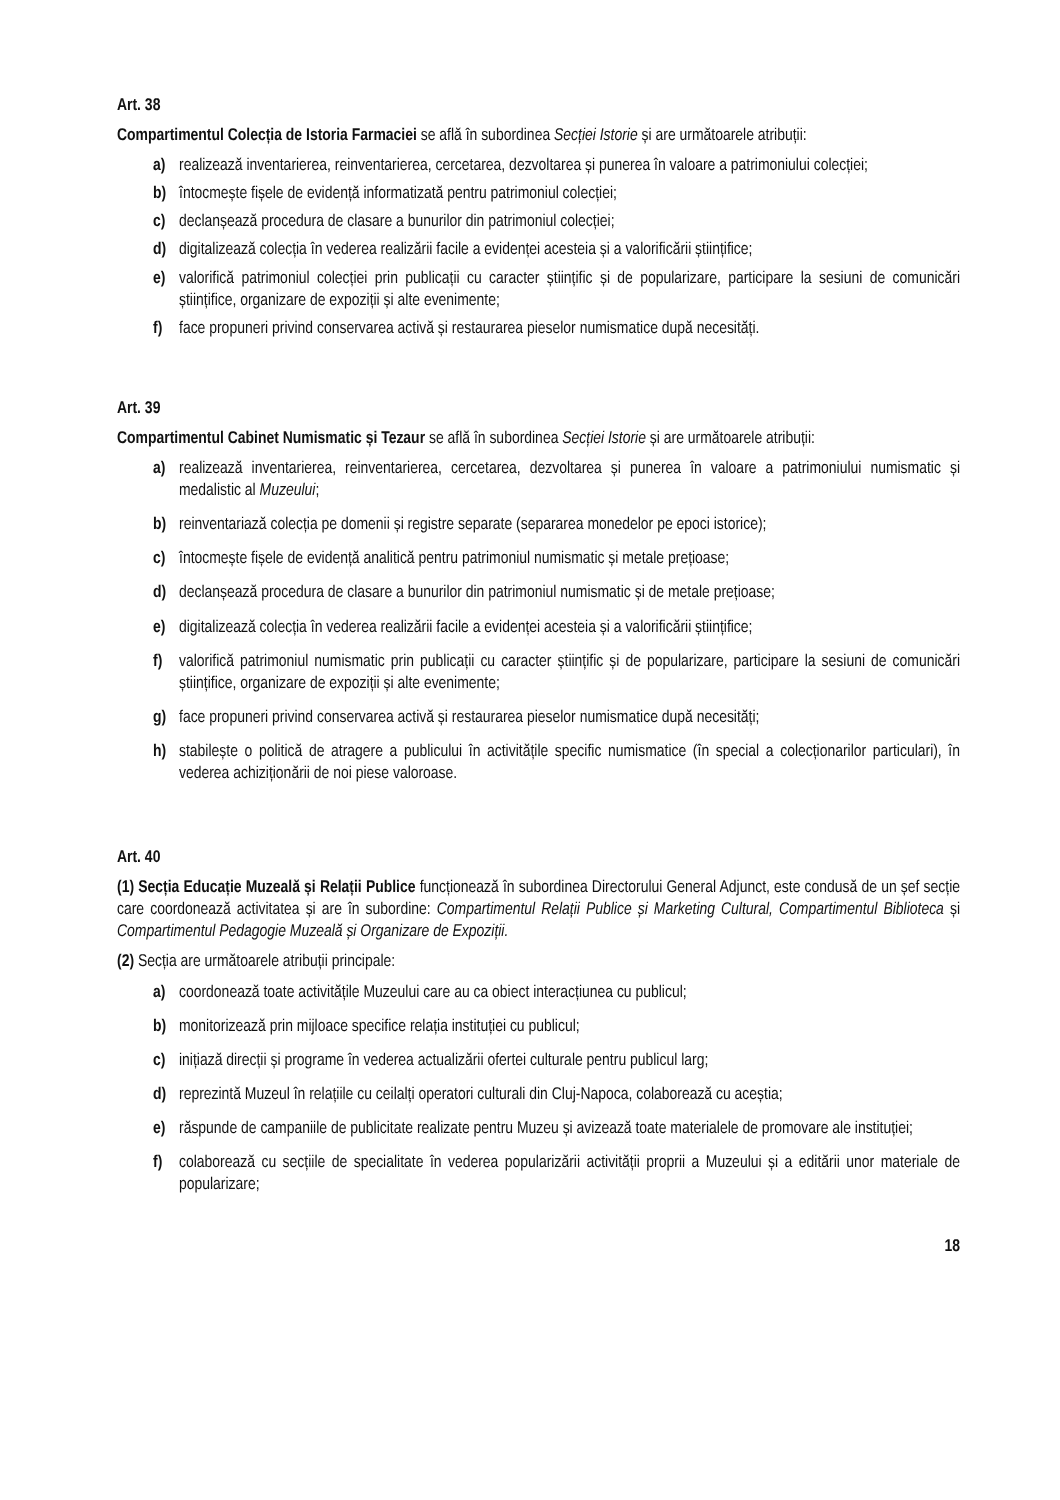Art. 38
Compartimentul Colecția de Istoria Farmaciei se află în subordinea Secției Istorie și are următoarele atribuții:
a) realizează inventarierea, reinventarierea, cercetarea, dezvoltarea și punerea în valoare a patrimoniului colecției;
b) întocmește fișele de evidență informatizată pentru patrimoniul colecției;
c) declanșează procedura de clasare a bunurilor din patrimoniul colecției;
d) digitalizează colecția în vederea realizării facile a evidenței acesteia și a valorificării științifice;
e) valorifică patrimoniul colecției prin publicații cu caracter științific și de popularizare, participare la sesiuni de comunicări științifice, organizare de expoziții și alte evenimente;
f) face propuneri privind conservarea activă și restaurarea pieselor numismatice după necesități.
Art. 39
Compartimentul Cabinet Numismatic și Tezaur se află în subordinea Secției Istorie și are următoarele atribuții:
a) realizează inventarierea, reinventarierea, cercetarea, dezvoltarea și punerea în valoare a patrimoniului numismatic și medalistic al Muzeului;
b) reinventariază colecția pe domenii și registre separate (separarea monedelor pe epoci istorice);
c) întocmește fișele de evidență analitică pentru patrimoniul numismatic și metale prețioase;
d) declanșează procedura de clasare a bunurilor din patrimoniul numismatic și de metale prețioase;
e) digitalizează colecția în vederea realizării facile a evidenței acesteia și a valorificării științifice;
f) valorifică patrimoniul numismatic prin publicații cu caracter științific și de popularizare, participare la sesiuni de comunicări științifice, organizare de expoziții și alte evenimente;
g) face propuneri privind conservarea activă și restaurarea pieselor numismatice după necesități;
h) stabilește o politică de atragere a publicului în activitățile specific numismatice (în special a colecționarilor particulari), în vederea achiziționării de noi piese valoroase.
Art. 40
(1) Secția Educație Muzeală și Relații Publice funcționează în subordinea Directorului General Adjunct, este condusă de un șef secție care coordonează activitatea și are în subordine: Compartimentul Relații Publice și Marketing Cultural, Compartimentul Biblioteca și Compartimentul Pedagogie Muzeală și Organizare de Expoziții.
(2) Secția are următoarele atribuții principale:
a) coordonează toate activitățile Muzeului care au ca obiect interacțiunea cu publicul;
b) monitorizează prin mijloace specifice relația instituției cu publicul;
c) inițiază direcții și programe în vederea actualizării ofertei culturale pentru publicul larg;
d) reprezintă Muzeul în relațiile cu ceilalți operatori culturali din Cluj-Napoca, colaborează cu aceștia;
e) răspunde de campaniile de publicitate realizate pentru Muzeu și avizează toate materialele de promovare ale instituției;
f) colaborează cu secțiile de specialitate în vederea popularizării activității proprii a Muzeului și a editării unor materiale de popularizare;
18